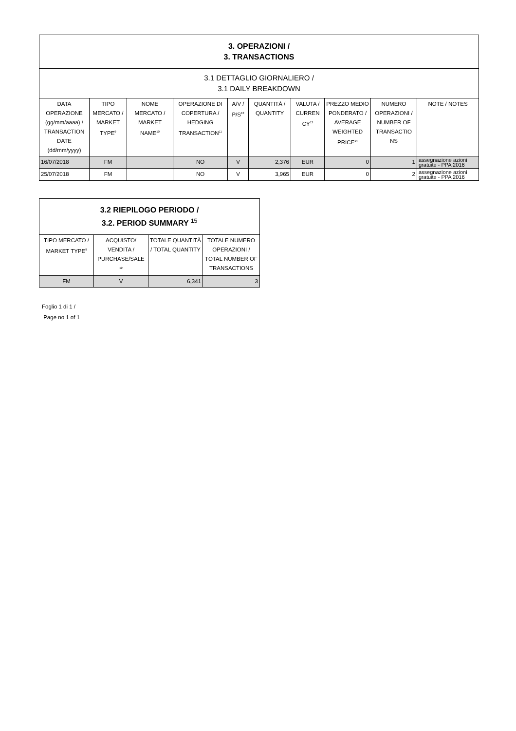| 3. OPERAZIONI / 3. TRANSACTIONS | | | | | | | | | |
| --- | --- | --- | --- | --- | --- | --- | --- | --- | --- |
| 3.1 DETTAGLIO GIORNALIERO / 3.1 DAILY BREAKDOWN | | | | | | | | | |
| DATA OPERAZIONE (gg/mm/aaaa) / TRANSACTION DATE (dd/mm/yyyy) | TIPO MERCATO / MARKET TYPE<sup>9</sup> | NOME MERCATO / MARKET NAME<sup>10</sup> | OPERAZIONE DI COPERTURA / HEDGING TRANSACTION<sup>11</sup> | A/V / P/S<sup>12</sup> | QUANTITÀ / QUANTITY | VALUTA / CURREN CY<sup>13</sup> | PREZZO MEDIO PONDERATO / AVERAGE WEIGHTED PRICE<sup>14</sup> | NUMERO OPERAZIONI / NUMBER OF TRANSACTIO NS | NOTE / NOTES |
| 16/07/2018 | FM | | NO | V | 2,376 | EUR | 0 | 1 | assegnazione azioni gratuite - PPA 2016 |
| 25/07/2018 | FM | | NO | V | 3,965 | EUR | 0 | 2 | assegnazione azioni gratuite - PPA 2016 |
| 3.2 RIEPILOGO PERIODO / 3.2. PERIOD SUMMARY <sup>15</sup> | | | |
| --- | --- | --- | --- |
| TIPO MERCATO / MARKET TYPE<sup>9</sup> | ACQUISTO/ VENDITA / PURCHASE/SALE <sup>12</sup> | TOTALE QUANTITÀ / TOTAL QUANTITY | TOTALE NUMERO OPERAZIONI / TOTAL NUMBER OF TRANSACTIONS |
| FM | V | 6,341 | 3 |
Foglio 1 di 1 /
Page no 1 of 1